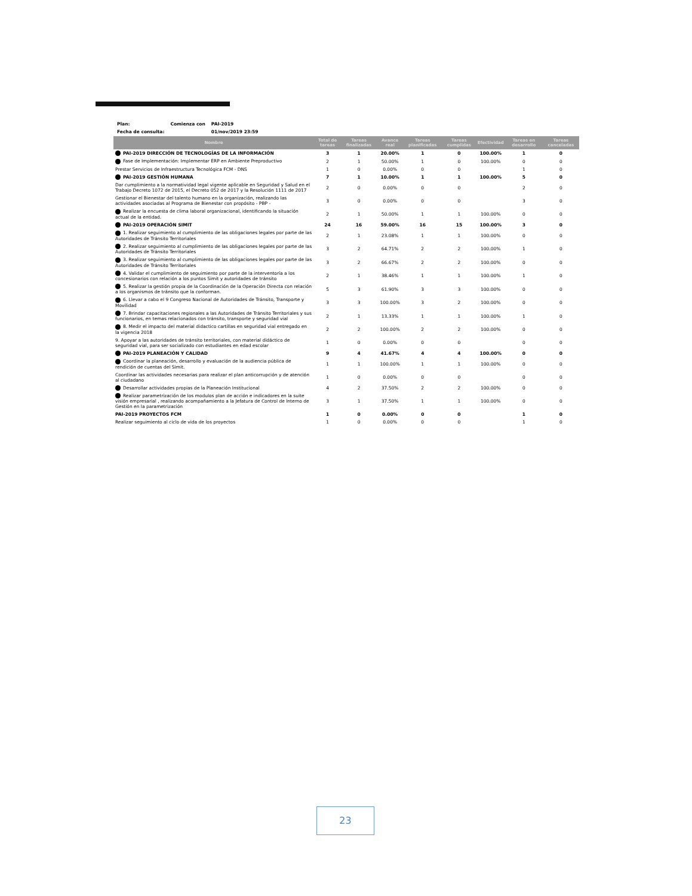| Plan: | Comienza con | PAI-2019 |
| Fecha de consulta: | | 01/nov/2019 23:59 |
| Nombre | Total de tareas | Tareas finalizadas | Avance real | Tareas planificadas | Tareas cumplidas | Efectividad | Tareas en desarrollo | Tareas canceladas |
| --- | --- | --- | --- | --- | --- | --- | --- | --- |
| PAI-2019 DIRECCIÓN DE TECNOLOGÍAS DE LA INFORMACIÓN | 3 | 1 | 20.00% | 1 | 0 | 100.00% | 1 | 0 |
| Fase de Implementación: Implementar ERP en Ambiente Preproductivo | 2 | 1 | 50.00% | 1 | 0 | 100.00% | 0 | 0 |
| Prestar Servicios de Infraestructura Tecnológica FCM - DNS | 1 | 0 | 0.00% | 0 | 0 | | 1 | 0 |
| PAI-2019 GESTIÓN HUMANA | 7 | 1 | 10.00% | 1 | 1 | 100.00% | 5 | 0 |
| Dar cumplimiento a la normatividad legal vigente aplicable en Seguridad y Salud en el Trabajo Decreto 1072 de 2015, el Decreto 052 de 2017 y la Resolución 1111 de 2017 | 2 | 0 | 0.00% | 0 | 0 | | 2 | 0 |
| Gestionar el Bienestar del talento humano en la organización, realizando las actividades asociadas al Programa de Bienestar con propósito - PBP - | 3 | 0 | 0.00% | 0 | 0 | | 3 | 0 |
| Realizar la encuesta de clima laboral organizacional, identificando la situación actual de la entidad. | 2 | 1 | 50.00% | 1 | 1 | 100.00% | 0 | 0 |
| PAI-2019 OPERACIÓN SIMIT | 24 | 16 | 59.00% | 16 | 15 | 100.00% | 3 | 0 |
| 1. Realizar seguimiento al cumplimiento de las obligaciones legales por parte de las Autoridades de Tránsito Territoriales | 2 | 1 | 23.08% | 1 | 1 | 100.00% | 0 | 0 |
| 2. Realizar seguimiento al cumplimiento de las obligaciones legales por parte de las Autoridades de Tránsito Territoriales | 3 | 2 | 64.71% | 2 | 2 | 100.00% | 1 | 0 |
| 3. Realizar seguimiento al cumplimiento de las obligaciones legales por parte de las Autoridades de Tránsito Territoriales | 3 | 2 | 66.67% | 2 | 2 | 100.00% | 0 | 0 |
| 4. Validar el cumplimiento de seguimiento por parte de la interventoría a los concesionarios con relación a los puntos Simit y autoridades de tránsito | 2 | 1 | 38.46% | 1 | 1 | 100.00% | 1 | 0 |
| 5. Realizar la gestión propia de la Coordinación de la Operación Directa con relación a los organismos de tránsito que la conforman. | 5 | 3 | 61.90% | 3 | 3 | 100.00% | 0 | 0 |
| 6. Llevar a cabo el 9 Congreso Nacional de Autoridades de Tránsito, Transporte y Movilidad | 3 | 3 | 100.00% | 3 | 2 | 100.00% | 0 | 0 |
| 7. Brindar capacitaciones regionales a las Autoridades de Tránsito Territoriales y sus funcionarios, en temas relacionados con tránsito, transporte y seguridad vial | 2 | 1 | 13.33% | 1 | 1 | 100.00% | 1 | 0 |
| 8. Medir el impacto del material didactico cartillas en seguridad vial entregado en la vigencia 2018 | 2 | 2 | 100.00% | 2 | 2 | 100.00% | 0 | 0 |
| 9. Apoyar a las autoridades de tránsito territoriales, con material didáctico de seguridad vial, para ser socializado con estudiantes en edad escolar | 1 | 0 | 0.00% | 0 | 0 | | 0 | 0 |
| PAI-2019 PLANEACIÓN Y CALIDAD | 9 | 4 | 41.67% | 4 | 4 | 100.00% | 0 | 0 |
| Coordinar la planeación, desarrollo y evaluación de la audiencia pública de rendición de cuentas del Simit. | 1 | 1 | 100.00% | 1 | 1 | 100.00% | 0 | 0 |
| Coordinar las actividades necesarias para realizar el plan anticorrupción y de atención al ciudadano | 1 | 0 | 0.00% | 0 | 0 | | 0 | 0 |
| Desarrollar actividades propias de la Planeación Institucional | 4 | 2 | 37.50% | 2 | 2 | 100.00% | 0 | 0 |
| Realizar parametrización de los modulos plan de acción e indicadores en la suite visión empresarial , realizando acompañamiento a la Jefatura de Control de Interno de Gestión en la parametrización | 3 | 1 | 37.50% | 1 | 1 | 100.00% | 0 | 0 |
| PAI-2019 PROYECTOS FCM | 1 | 0 | 0.00% | 0 | 0 | | 1 | 0 |
| Realizar seguimiento al ciclo de vida de los proyectos | 1 | 0 | 0.00% | 0 | 0 | | 1 | 0 |
23